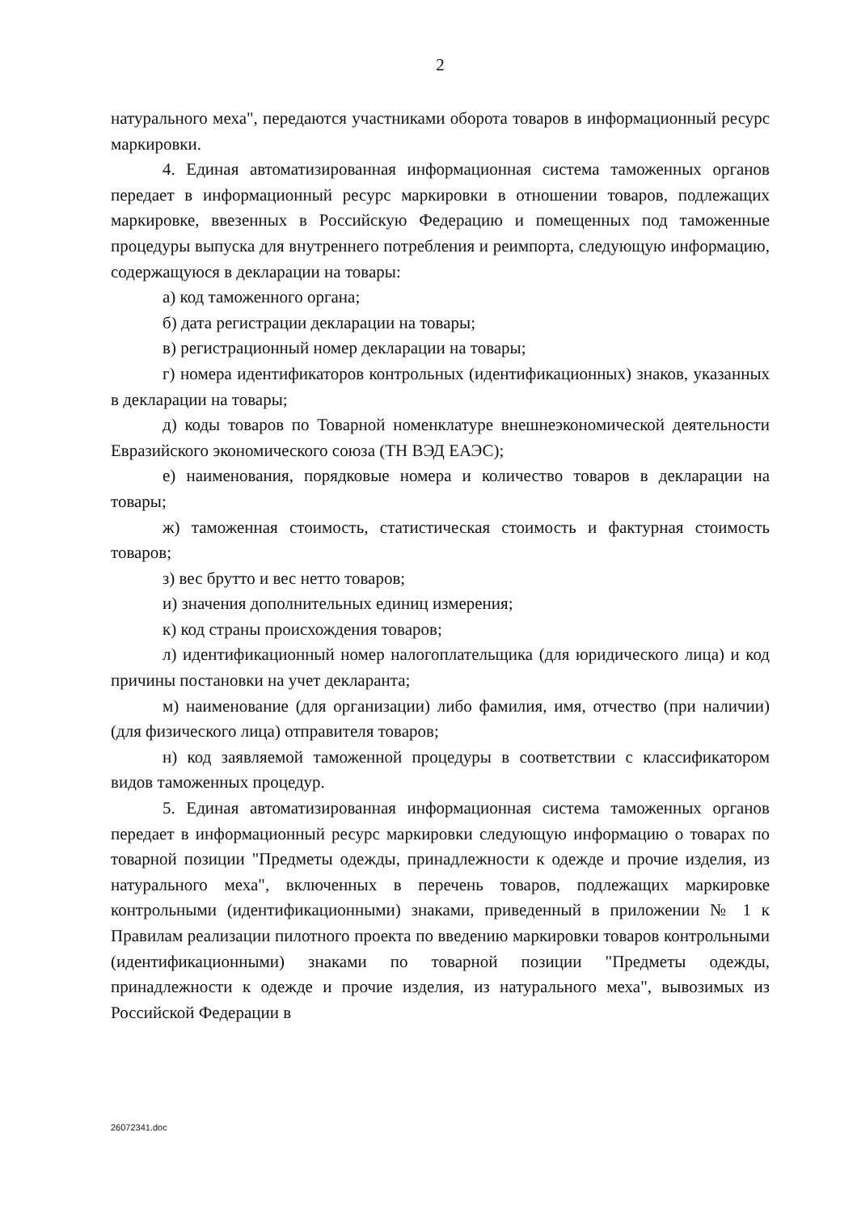2
натурального меха", передаются участниками оборота товаров в информационный ресурс маркировки.
4. Единая автоматизированная информационная система таможенных органов передает в информационный ресурс маркировки в отношении товаров, подлежащих маркировке, ввезенных в Российскую Федерацию и помещенных под таможенные процедуры выпуска для внутреннего потребления и реимпорта, следующую информацию, содержащуюся в декларации на товары:
а) код таможенного органа;
б) дата регистрации декларации на товары;
в) регистрационный номер декларации на товары;
г) номера идентификаторов контрольных (идентификационных) знаков, указанных в декларации на товары;
д) коды товаров по Товарной номенклатуре внешнеэкономической деятельности Евразийского экономического союза (ТН ВЭД ЕАЭС);
е) наименования, порядковые номера и количество товаров в декларации на товары;
ж) таможенная стоимость, статистическая стоимость и фактурная стоимость товаров;
з) вес брутто и вес нетто товаров;
и) значения дополнительных единиц измерения;
к) код страны происхождения товаров;
л) идентификационный номер налогоплательщика (для юридического лица) и код причины постановки на учет декларанта;
м) наименование (для организации) либо фамилия, имя, отчество (при наличии) (для физического лица) отправителя товаров;
н) код заявляемой таможенной процедуры в соответствии с классификатором видов таможенных процедур.
5. Единая автоматизированная информационная система таможенных органов передает в информационный ресурс маркировки следующую информацию о товарах по товарной позиции "Предметы одежды, принадлежности к одежде и прочие изделия, из натурального меха", включенных в перечень товаров, подлежащих маркировке контрольными (идентификационными) знаками, приведенный в приложении № 1 к Правилам реализации пилотного проекта по введению маркировки товаров контрольными (идентификационными) знаками по товарной позиции "Предметы одежды, принадлежности к одежде и прочие изделия, из натурального меха", вывозимых из Российской Федерации в
26072341.doc